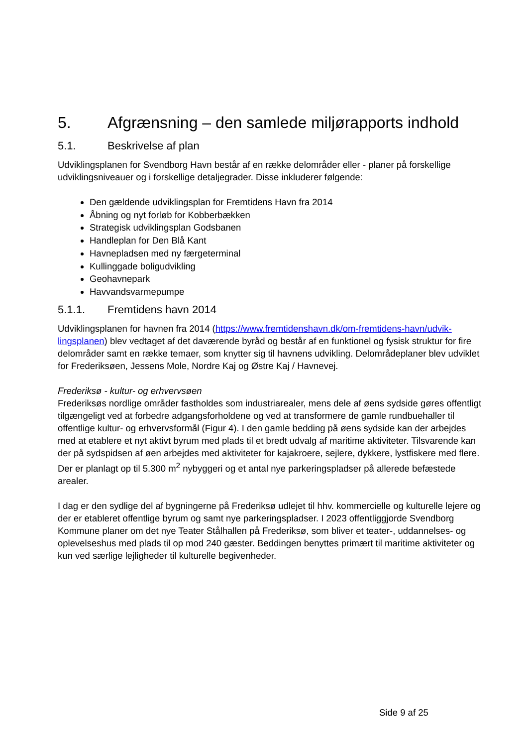5. Afgrænsning – den samlede miljørapports indhold
5.1. Beskrivelse af plan
Udviklingsplanen for Svendborg Havn består af en række delområder eller - planer på forskellige udviklingsniveauer og i forskellige detaljegrader. Disse inkluderer følgende:
Den gældende udviklingsplan for Fremtidens Havn fra 2014
Åbning og nyt forløb for Kobberbækken
Strategisk udviklingsplan Godsbanen
Handleplan for Den Blå Kant
Havnepladsen med ny færgeterminal
Kullinggade boligudvikling
Geohavnepark
Havvandsvarmepumpe
5.1.1. Fremtidens havn 2014
Udviklingsplanen for havnen fra 2014 (https://www.fremtidenshavn.dk/om-fremtidens-havn/udvik-lingsplanen) blev vedtaget af det daværende byråd og består af en funktionel og fysisk struktur for fire delområder samt en række temaer, som knytter sig til havnens udvikling. Delområdeplaner blev udviklet for Frederiksøen, Jessens Mole, Nordre Kaj og Østre Kaj / Havnevej.
Frederiksø - kultur- og erhvervsøen
Frederiksøs nordlige områder fastholdes som industriarealer, mens dele af øens sydside gøres offentligt tilgængeligt ved at forbedre adgangsforholdene og ved at transformere de gamle rundbuehaller til offentlige kultur- og erhvervsformål (Figur 4). I den gamle bedding på øens sydside kan der arbejdes med at etablere et nyt aktivt byrum med plads til et bredt udvalg af maritime aktiviteter. Tilsvarende kan der på sydspidsen af øen arbejdes med aktiviteter for kajakroere, sejlere, dykkere, lystfiskere med flere. Der er planlagt op til 5.300 m<sup>2</sup> nybyggeri og et antal nye parkeringspladser på allerede befæstede arealer.
I dag er den sydlige del af bygningerne på Frederiksø udlejet til hhv. kommercielle og kulturelle lejere og der er etableret offentlige byrum og samt nye parkeringspladser. I 2023 offentliggjorde Svendborg Kommune planer om det nye Teater Stålhallen på Frederiksø, som bliver et teater-, uddannelses- og oplevelseshus med plads til op mod 240 gæster. Beddingen benyttes primært til maritime aktiviteter og kun ved særlige lejligheder til kulturelle begivenheder.
Side 9 af 25